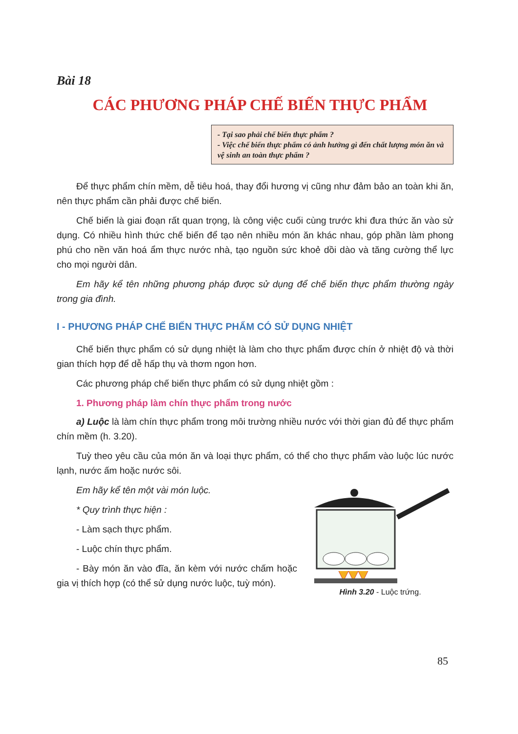Bài 18
CÁC PHƯƠNG PHÁP CHẾ BIẾN THỰC PHẨM
- Tại sao phải chế biến thực phẩm ?
- Việc chế biến thực phẩm có ảnh hưởng gì đến chất lượng món ăn và vệ sinh an toàn thực phẩm ?
Để thực phẩm chín mềm, dễ tiêu hoá, thay đổi hương vị cũng như đảm bảo an toàn khi ăn, nên thực phẩm cần phải được chế biến.
Chế biến là giai đoạn rất quan trọng, là công việc cuối cùng trước khi đưa thức ăn vào sử dụng. Có nhiều hình thức chế biến để tạo nên nhiều món ăn khác nhau, góp phần làm phong phú cho nền văn hoá ẩm thực nước nhà, tạo nguồn sức khoẻ dồi dào và tăng cường thể lực cho mọi người dân.
Em hãy kể tên những phương pháp được sử dụng để chế biến thực phẩm thường ngày trong gia đình.
I - PHƯƠNG PHÁP CHẾ BIẾN THỰC PHẨM CÓ SỬ DỤNG NHIỆT
Chế biến thực phẩm có sử dụng nhiệt là làm cho thực phẩm được chín ở nhiệt độ và thời gian thích hợp để dễ hấp thụ và thơm ngon hơn.
Các phương pháp chế biến thực phẩm có sử dụng nhiệt gồm :
1. Phương pháp làm chín thực phẩm trong nước
a) Luộc là làm chín thực phẩm trong môi trường nhiều nước với thời gian đủ để thực phẩm chín mềm (h. 3.20).
Tuỳ theo yêu cầu của món ăn và loại thực phẩm, có thể cho thực phẩm vào luộc lúc nước lạnh, nước ấm hoặc nước sôi.
Em hãy kể tên một vài món luộc.
* Quy trình thực hiện :
- Làm sạch thực phẩm.
- Luộc chín thực phẩm.
- Bày món ăn vào đĩa, ăn kèm với nước chấm hoặc gia vị thích hợp (có thể sử dụng nước luộc, tuỳ món).
Hình 3.20 - Luộc trứng.
85